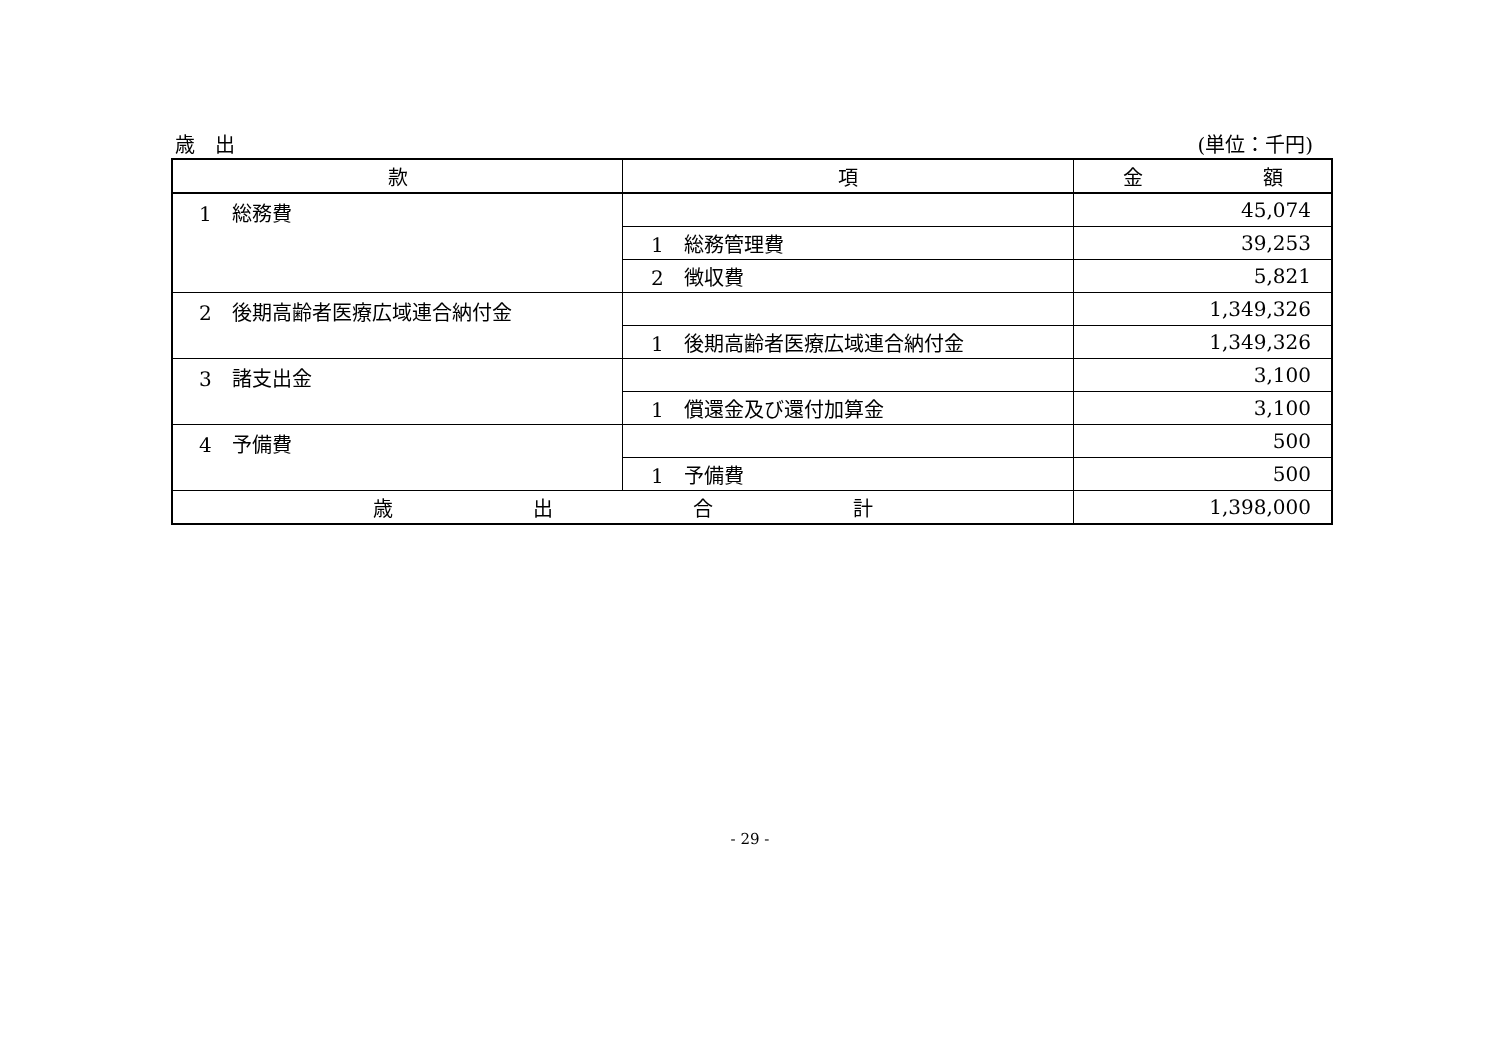歳　出 (単位：千円)
| 款 | 項 | 金 額 |
| --- | --- | --- |
| 1 総務費 | | 45,074 |
| | 1 総務管理費 | 39,253 |
| | 2 徴収費 | 5,821 |
| 2 後期高齢者医療広域連合納付金 | | 1,349,326 |
| | 1 後期高齢者医療広域連合納付金 | 1,349,326 |
| 3 諸支出金 | | 3,100 |
| | 1 償還金及び還付加算金 | 3,100 |
| 4 予備費 | | 500 |
| | 1 予備費 | 500 |
| 歳 出 合 計 | | 1,398,000 |
- 29 -